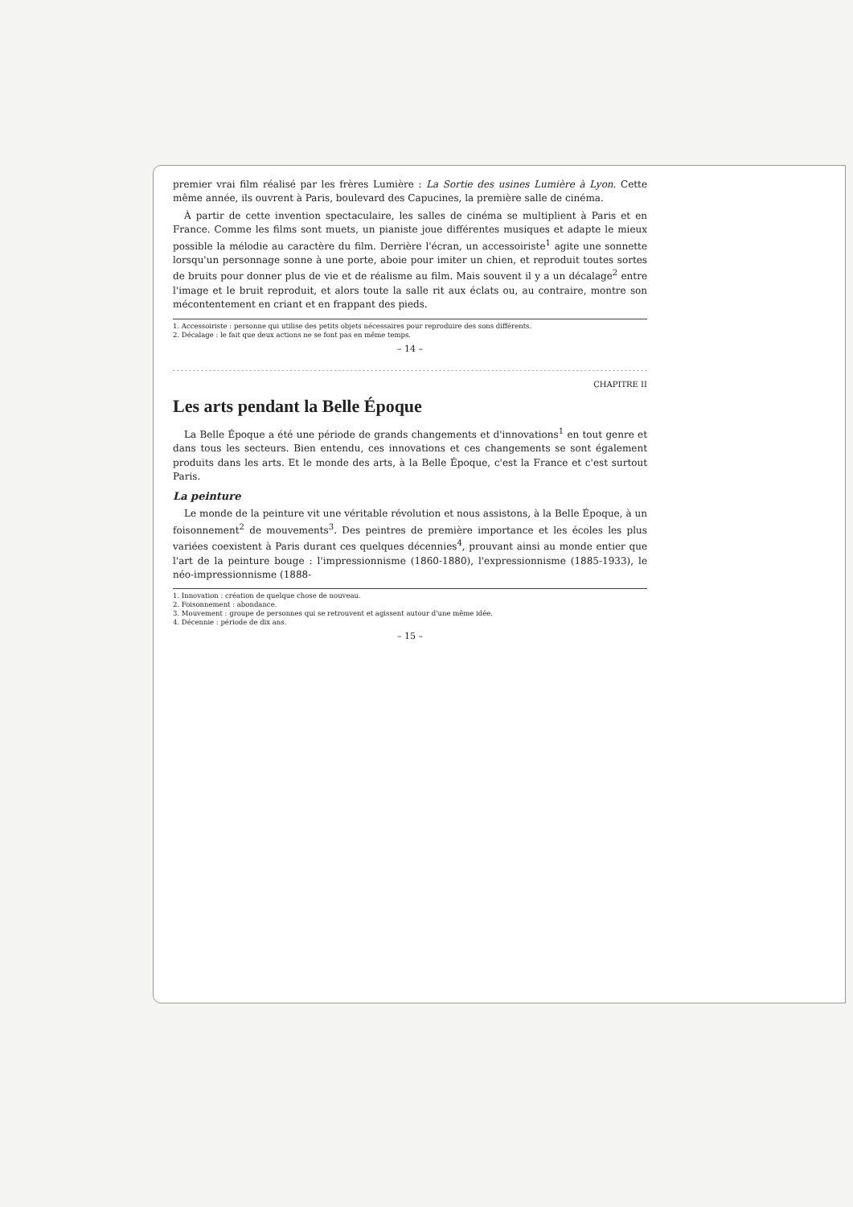premier vrai film réalisé par les frères Lumière : La Sortie des usines Lumière à Lyon. Cette même année, ils ouvrent à Paris, boulevard des Capucines, la première salle de cinéma.
À partir de cette invention spectaculaire, les salles de cinéma se multiplient à Paris et en France. Comme les films sont muets, un pianiste joue différentes musiques et adapte le mieux possible la mélodie au caractère du film. Derrière l'écran, un accessoiriste<sup>1</sup> agite une sonnette lorsqu'un personnage sonne à une porte, aboie pour imiter un chien, et reproduit toutes sortes de bruits pour donner plus de vie et de réalisme au film. Mais souvent il y a un décalage<sup>2</sup> entre l'image et le bruit reproduit, et alors toute la salle rit aux éclats ou, au contraire, montre son mécontentement en criant et en frappant des pieds.
1. Accessoiriste : personne qui utilise des petits objets nécessaires pour reproduire des sons différents.
2. Décalage : le fait que deux actions ne se font pas en même temps.
– 14 –
CHAPITRE II
Les arts pendant la Belle Époque
La Belle Époque a été une période de grands changements et d'innovations<sup>1</sup> en tout genre et dans tous les secteurs. Bien entendu, ces innovations et ces changements se sont également produits dans les arts. Et le monde des arts, à la Belle Époque, c'est la France et c'est surtout Paris.
La peinture
Le monde de la peinture vit une véritable révolution et nous assistons, à la Belle Époque, à un foisonnement<sup>2</sup> de mouvements<sup>3</sup>. Des peintres de première importance et les écoles les plus variées coexistent à Paris durant ces quelques décennies<sup>4</sup>, prouvant ainsi au monde entier que l'art de la peinture bouge : l'impressionnisme (1860-1880), l'expressionnisme (1885-1933), le néo-impressionnisme (1888-
1. Innovation : création de quelque chose de nouveau.
2. Foisonnement : abondance.
3. Mouvement : groupe de personnes qui se retrouvent et agissent autour d'une même idée.
4. Décennie : période de dix ans.
– 15 –